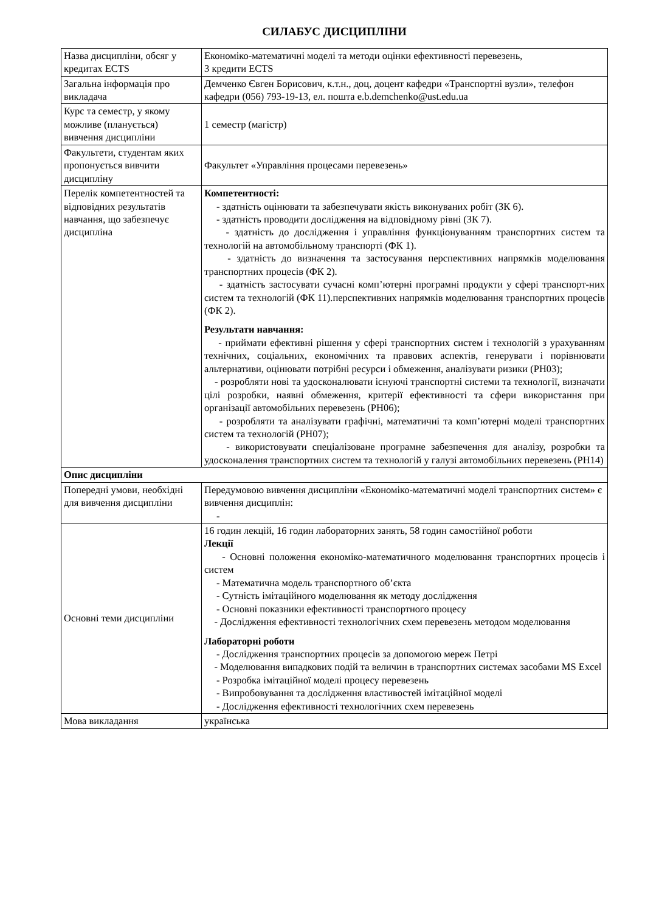СИЛАБУС ДИСЦИПЛІНИ
| Назва дисципліни, обсяг у кредитах ECTS | Економіко-математичні моделі та методи оцінки ефективності перевезень, 3 кредити ECTS |
| Загальна інформація про викладача | Демченко Євген Борисович, к.т.н., доц, доцент кафедри «Транспортні вузли», телефон кафедри (056) 793-19-13, ел. пошта e.b.demchenko@ust.edu.ua |
| Курс та семестр, у якому можливе (планується) вивчення дисципліни | 1 семестр (магістр) |
| Факультети, студентам яких пропонується вивчити дисципліну | Факультет «Управління процесами перевезень» |
| Перелік компетентностей та відповідних результатів навчання, що забезпечує дисципліна | Компетентності: - здатність оцінювати та забезпечувати якість виконуваних робіт (ЗК 6). - здатність проводити дослідження на відповідному рівні (ЗК 7). - здатність до дослідження і управління функціонуванням транспортних систем та технологій на автомобільному транспорті (ФК 1). - здатність до визначення та застосування перспективних напрямків моделювання транспортних процесів (ФК 2). - здатність застосувати сучасні комп’ютерні програмні продукти у сфері транспорт-них систем та технологій (ФК 11).перспективних напрямків моделювання транспортних процесів (ФК 2). Результати навчання: - приймати ефективні рішення у сфері транспортних систем і технологій з урахуванням технічних, соціальних, економічних та правових аспектів, генерувати і порівнювати альтернативи, оцінювати потрібні ресурси і обмеження, аналізувати ризики (РН03); - розробляти нові та удосконалювати існуючі транспортні системи та технології, визначати цілі розробки, наявні обмеження, критерії ефективності та сфери використання при організації автомобільних перевезень (РН06); - розробляти та аналізувати графічні, математичні та комп’ютерні моделі транспортних систем та технологій (РН07); - використовувати спеціалізоване програмне забезпечення для аналізу, розробки та удосконалення транспортних систем та технологій у галузі автомобільних перевезень (РН14) |
| Опис дисципліни | |
| Попередні умови, необхідні для вивчення дисципліни | Передумовою вивчення дисципліни «Економіко-математичні моделі транспортних систем» є вивчення дисциплін: - |
| Основні теми дисципліни | 16 годин лекцій, 16 годин лабораторних занять, 58 годин самостійної роботи Лекції - Основні положення економіко-математичного моделювання транспортних процесів і систем - Математична модель транспортного об’єкта - Сутність імітаційного моделювання як методу дослідження - Основні показники ефективності транспортного процесу - Дослідження ефективності технологічних схем перевезень методом моделювання Лабораторні роботи - Дослідження транспортних процесів за допомогою мереж Петрі - Моделювання випадкових подій та величин в транспортних системах засобами MS Excel - Розробка імітаційної моделі процесу перевезень - Випробовування та дослідження властивостей імітаційної моделі - Дослідження ефективності технологічних схем перевезень |
| Мова викладання | українська |